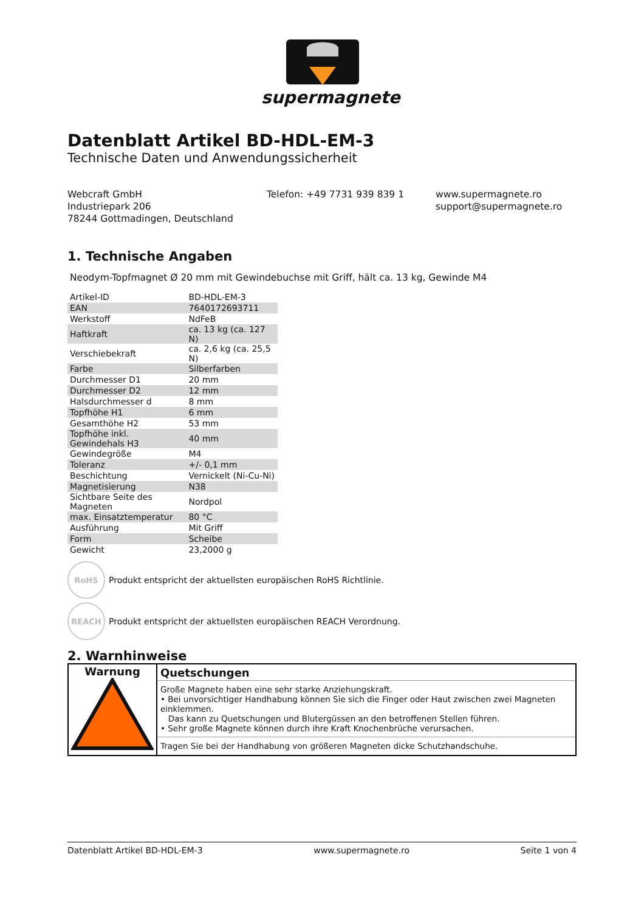supermagnete
Datenblatt Artikel BD-HDL-EM-3
Technische Daten und Anwendungssicherheit
Webcraft GmbH
Industriepark 206
78244 Gottmadingen, Deutschland
Telefon: +49 7731 939 839 1 www.supermagnete.ro
support@supermagnete.ro
1. Technische Angaben
Neodym-Topfmagnet Ø 20 mm mit Gewindebuchse mit Griff, hält ca. 13 kg, Gewinde M4
| Artikel-ID | BD-HDL-EM-3 |
| EAN | 7640172693711 |
| Werkstoff | NdFeB |
| Haftkraft | ca. 13 kg (ca. 127 N) |
| Verschiebekraft | ca. 2,6 kg (ca. 25,5 N) |
| Farbe | Silberfarben |
| Durchmesser D1 | 20 mm |
| Durchmesser D2 | 12 mm |
| Halsdurchmesser d | 8 mm |
| Topfhöhe H1 | 6 mm |
| Gesamthöhe H2 | 53 mm |
| Topfhöhe inkl. Gewindehals H3 | 40 mm |
| Gewindegröße | M4 |
| Toleranz | +/- 0,1 mm |
| Beschichtung | Vernickelt (Ni-Cu-Ni) |
| Magnetisierung | N38 |
| Sichtbare Seite des Magneten | Nordpol |
| max. Einsatztemperatur | 80 °C |
| Ausführung | Mit Griff |
| Form | Scheibe |
| Gewicht | 23,2000 g |
RoHS
Produkt entspricht der aktuellsten europäischen RoHS Richtlinie.
REACH
Produkt entspricht der aktuellsten europäischen REACH Verordnung.
2. Warnhinweise
| Warnung | Quetschungen Große Magnete haben eine sehr starke Anziehungskraft. • Bei unvorsichtiger Handhabung können Sie sich die Finger oder Haut zwischen zwei Magneten einklemmen. Das kann zu Quetschungen und Blutergüssen an den betroffenen Stellen führen. • Sehr große Magnete können durch ihre Kraft Knochenbrüche verursachen. Tragen Sie bei der Handhabung von größeren Magneten dicke Schutzhandschuhe. |
Datenblatt Artikel BD-HDL-EM-3 www.supermagnete.ro Seite 1 von 4